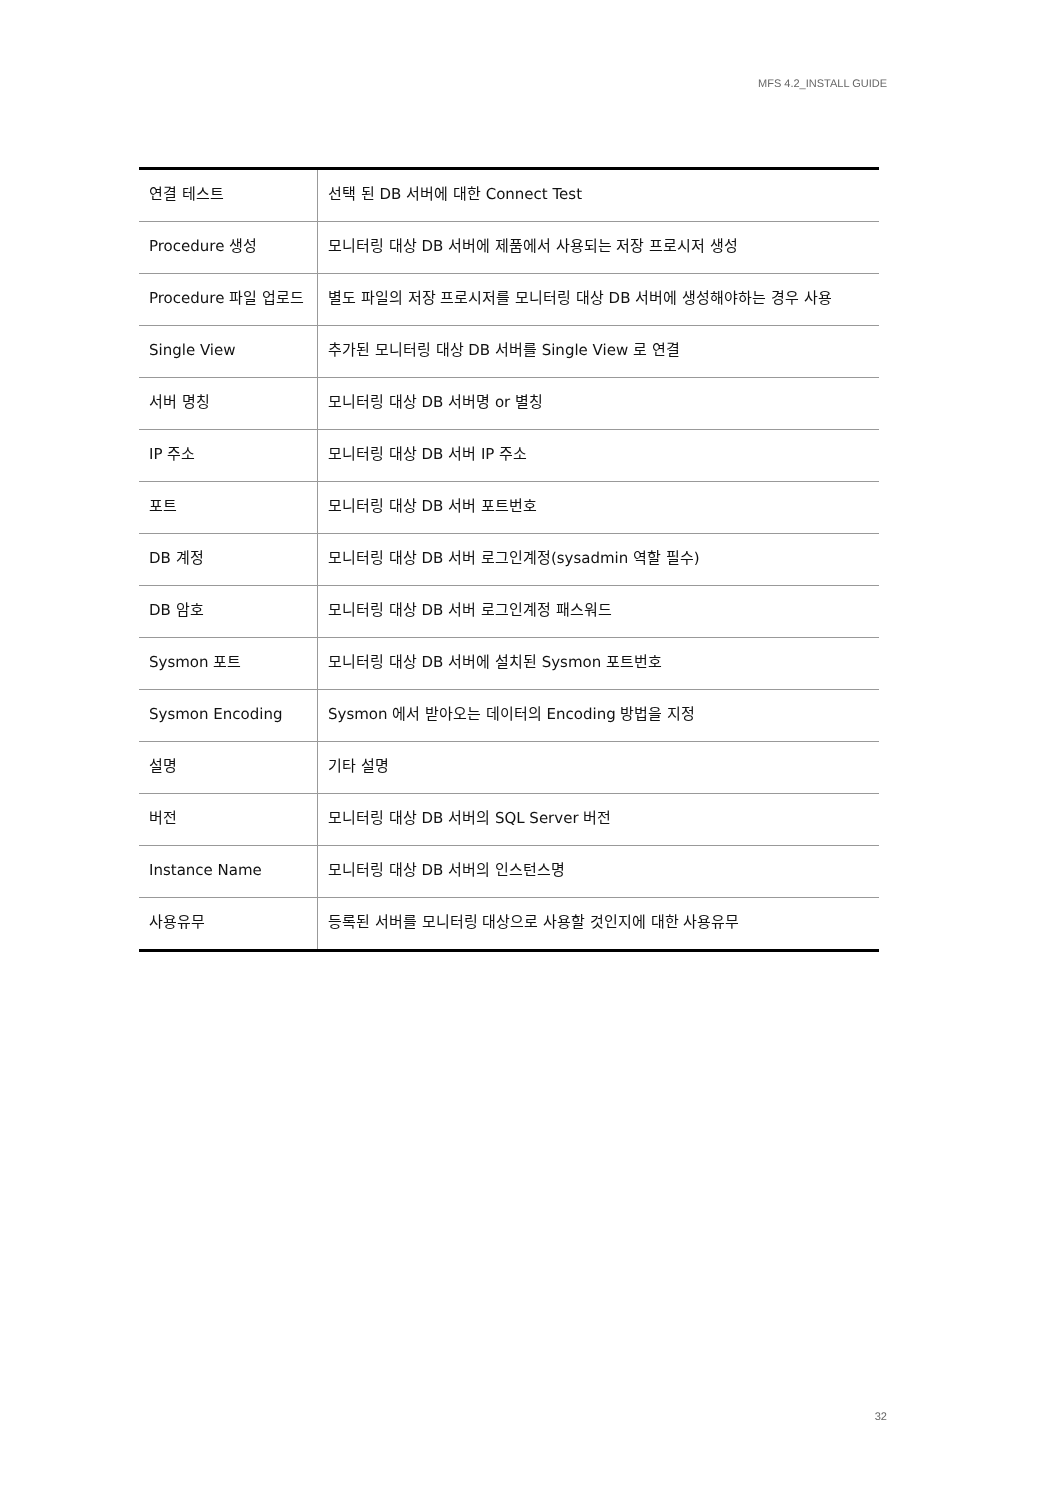MFS 4.2_INSTALL GUIDE
| 연결 테스트 | 선택 된 DB 서버에 대한 Connect Test |
| Procedure 생성 | 모니터링 대상 DB 서버에 제품에서 사용되는 저장 프로시저 생성 |
| Procedure 파일 업로드 | 별도 파일의 저장 프로시저를 모니터링 대상 DB 서버에 생성해야하는 경우 사용 |
| Single View | 추가된 모니터링 대상 DB 서버를 Single View 로 연결 |
| 서버 명칭 | 모니터링 대상 DB 서버명 or 별칭 |
| IP 주소 | 모니터링 대상 DB 서버 IP 주소 |
| 포트 | 모니터링 대상 DB 서버 포트번호 |
| DB 계정 | 모니터링 대상 DB 서버 로그인계정(sysadmin 역할 필수) |
| DB 암호 | 모니터링 대상 DB 서버 로그인계정 패스워드 |
| Sysmon 포트 | 모니터링 대상 DB 서버에 설치된 Sysmon 포트번호 |
| Sysmon Encoding | Sysmon 에서 받아오는 데이터의 Encoding 방법을 지정 |
| 설명 | 기타 설명 |
| 버전 | 모니터링 대상 DB 서버의 SQL Server 버전 |
| Instance Name | 모니터링 대상 DB 서버의 인스턴스명 |
| 사용유무 | 등록된 서버를 모니터링 대상으로 사용할 것인지에 대한 사용유무 |
32